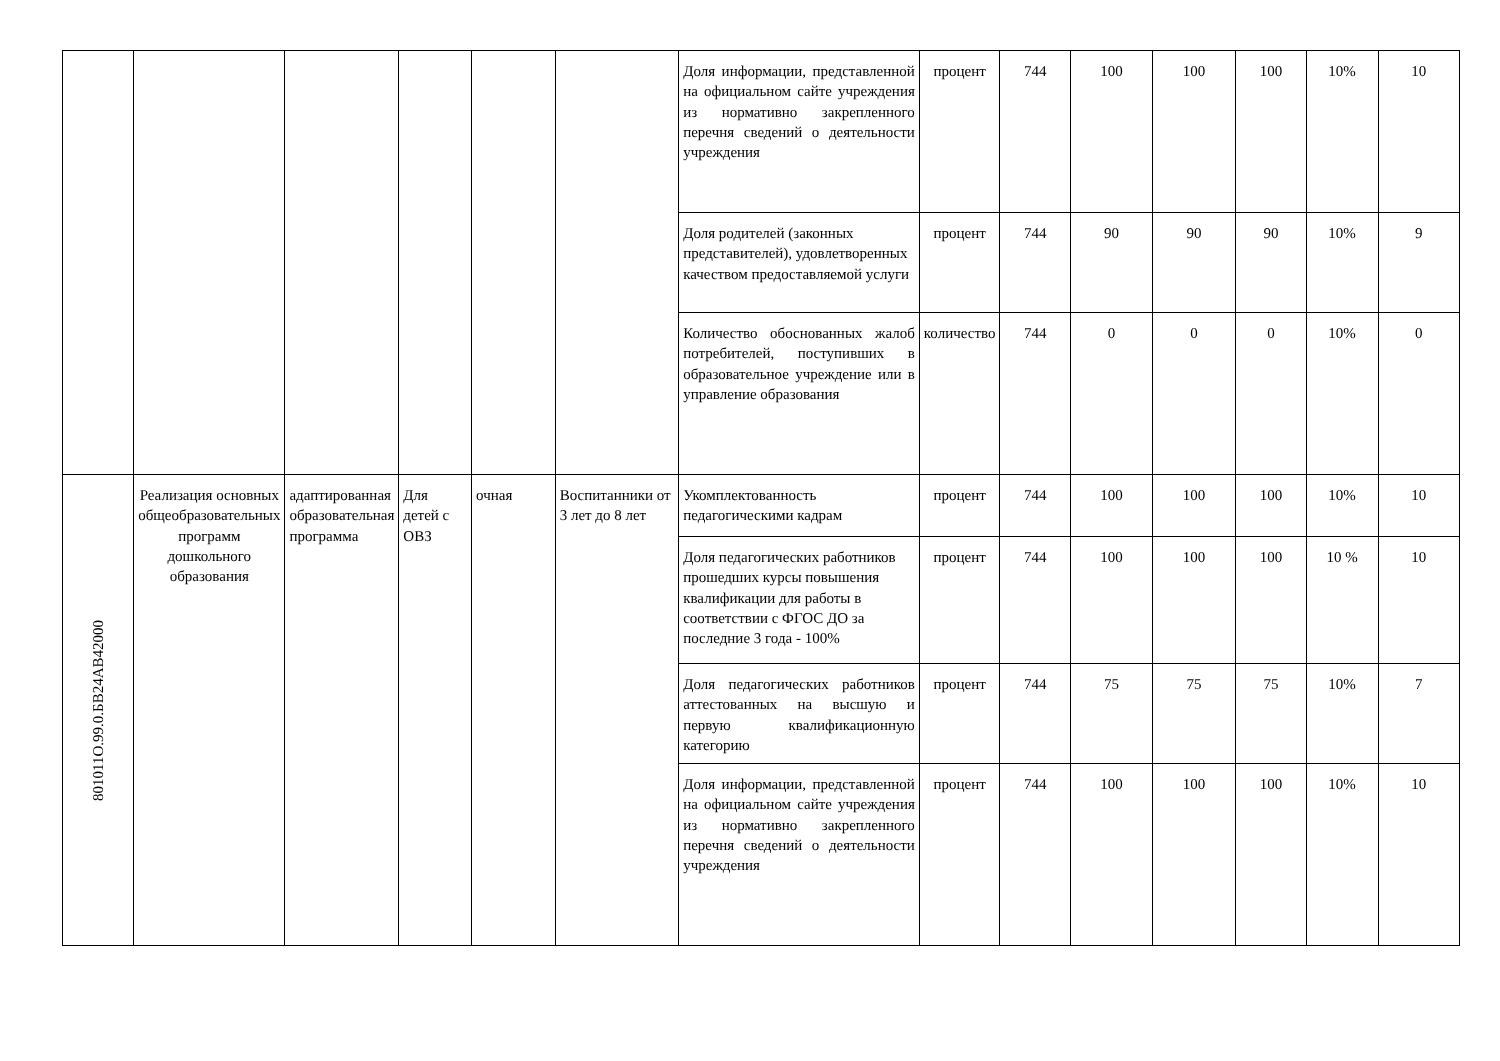| | | | | | | Доля информации, представленной на официальном сайте учреждения из нормативно закрепленного перечня сведений о деятельности учреждения | процент | 744 | 100 | 100 | 100 | 10% | 10 |
| | | | | | | Доля родителей (законных представителей), удовлетворенных качеством предоставляемой услуги | процент | 744 | 90 | 90 | 90 | 10% | 9 |
| | | | | | | Количество обоснованных жалоб потребителей, поступивших в образовательное учреждение или в управление образования | количество | 744 | 0 | 0 | 0 | 10% | 0 |
| 801011О.99.0.БВ24АВ42000 | Реализация основных общеобразовательных программ дошкольного образования | адаптированная образовательная программа | Для детей с ОВЗ | очная | Воспитанники от 3 лет до 8 лет | Укомплектованность педагогическими кадрам | процент | 744 | 100 | 100 | 100 | 10% | 10 |
| | | | | | | Доля педагогических работников прошедших курсы повышения квалификации для работы в соответствии с ФГОС ДО за последние 3 года - 100% | процент | 744 | 100 | 100 | 100 | 10 % | 10 |
| | | | | | | Доля педагогических работников аттестованных на высшую и первую квалификационную категорию | процент | 744 | 75 | 75 | 75 | 10% | 7 |
| | | | | | | Доля информации, представленной на официальном сайте учреждения из нормативно закрепленного перечня сведений о деятельности учреждения | процент | 744 | 100 | 100 | 100 | 10% | 10 |